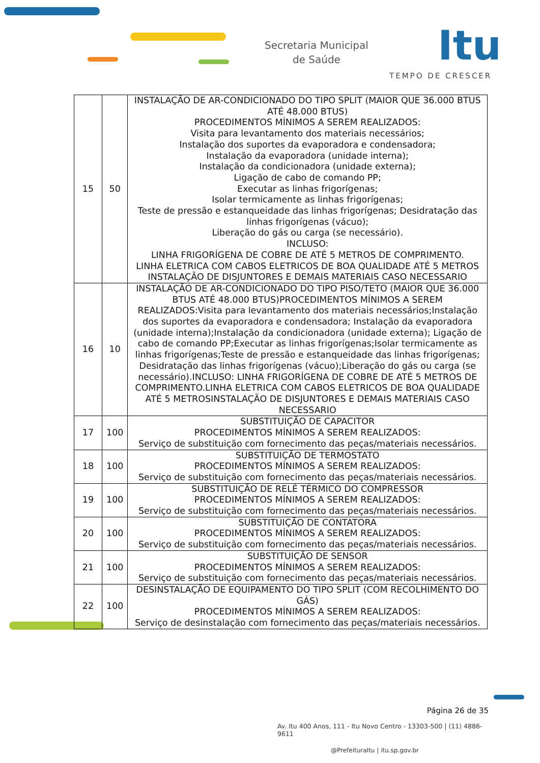Secretaria Municipal
de Saúde
Itu
TEMPO DE CRESCER
| 15 | 50 | INSTALAÇÃO DE AR-CONDICIONADO DO TIPO SPLIT (MAIOR QUE 36.000 BTUS ATÉ 48.000 BTUS) PROCEDIMENTOS MÍNIMOS A SEREM REALIZADOS: Visita para levantamento dos materiais necessários; Instalação dos suportes da evaporadora e condensadora; Instalação da evaporadora (unidade interna); Instalação da condicionadora (unidade externa); Ligação de cabo de comando PP; Executar as linhas frigorígenas; Isolar termicamente as linhas frigorígenas; Teste de pressão e estanqueidade das linhas frigorígenas; Desidratação das linhas frigorígenas (vácuo); Liberação do gás ou carga (se necessário). INCLUSO: LINHA FRIGORÍGENA DE COBRE DE ATÉ 5 METROS DE COMPRIMENTO. LINHA ELETRICA COM CABOS ELETRICOS DE BOA QUALIDADE ATÉ 5 METROS INSTALAÇÃO DE DISJUNTORES E DEMAIS MATERIAIS CASO NECESSARIO |
| 16 | 10 | INSTALAÇÃO DE AR-CONDICIONADO DO TIPO PISO/TETO (MAIOR QUE 36.000 BTUS ATÉ 48.000 BTUS)PROCEDIMENTOS MÍNIMOS A SEREM REALIZADOS:Visita para levantamento dos materiais necessários;Instalação dos suportes da evaporadora e condensadora; Instalação da evaporadora (unidade interna);Instalação da condicionadora (unidade externa); Ligação de cabo de comando PP;Executar as linhas frigorígenas;Isolar termicamente as linhas frigorígenas;Teste de pressão e estanqueidade das linhas frigorígenas; Desidratação das linhas frigorígenas (vácuo);Liberação do gás ou carga (se necessário).INCLUSO: LINHA FRIGORÍGENA DE COBRE DE ATÉ 5 METROS DE COMPRIMENTO.LINHA ELETRICA COM CABOS ELETRICOS DE BOA QUALIDADE ATÉ 5 METROSINSTALAÇÃO DE DISJUNTORES E DEMAIS MATERIAIS CASO NECESSARIO |
| 17 | 100 | SUBSTITUIÇÃO DE CAPACITOR PROCEDIMENTOS MÍNIMOS A SEREM REALIZADOS: Serviço de substituição com fornecimento das peças/materiais necessários. |
| 18 | 100 | SUBSTITUIÇÃO DE TERMOSTATO PROCEDIMENTOS MÍNIMOS A SEREM REALIZADOS: Serviço de substituição com fornecimento das peças/materiais necessários. |
| 19 | 100 | SUBSTITUIÇÃO DE RELÉ TÉRMICO DO COMPRESSOR PROCEDIMENTOS MÍNIMOS A SEREM REALIZADOS: Serviço de substituição com fornecimento das peças/materiais necessários. |
| 20 | 100 | SUBSTITUIÇÃO DE CONTATORA PROCEDIMENTOS MÍNIMOS A SEREM REALIZADOS: Serviço de substituição com fornecimento das peças/materiais necessários. |
| 21 | 100 | SUBSTITUIÇÃO DE SENSOR PROCEDIMENTOS MÍNIMOS A SEREM REALIZADOS: Serviço de substituição com fornecimento das peças/materiais necessários. |
| 22 | 100 | DESINSTALAÇÃO DE EQUIPAMENTO DO TIPO SPLIT (COM RECOLHIMENTO DO GÁS) PROCEDIMENTOS MÍNIMOS A SEREM REALIZADOS: Serviço de desinstalação com fornecimento das peças/materiais necessários. |
Página 26 de 35
Av. Itu 400 Anos, 111 - Itu Novo Centro - 13303-500 | (11) 4886-9611
@PrefeituraItu | itu.sp.gov.br